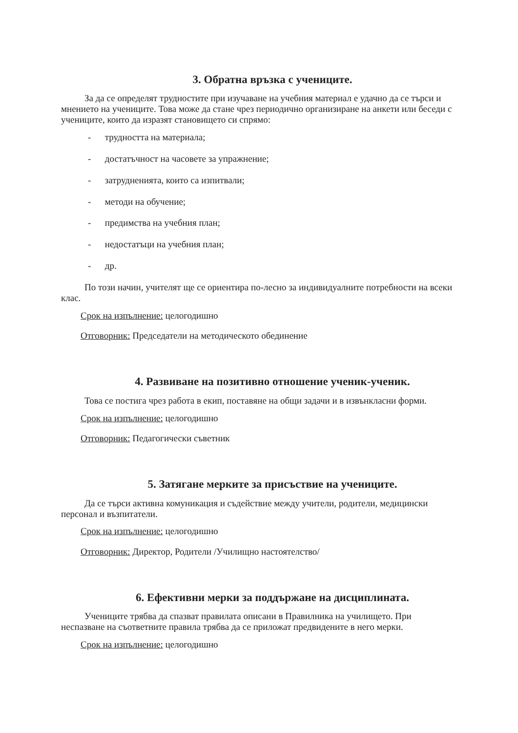3. Обратна връзка с учениците.
За да се определят трудностите при изучаване на учебния материал е удачно да се търси и мнението на учениците. Това може да стане чрез периодично организиране на анкети или беседи с учениците, които да изразят становището си спрямо:
- трудността на материала;
- достатъчност на часовете за упражнение;
- затрудненията, които са изпитвали;
- методи на обучение;
- предимства на учебния план;
- недостатъци на учебния план;
- др.
По този начин, учителят ще се ориентира по-лесно за индивидуалните потребности на всеки клас.
Срок на изпълнение: целогодишно
Отговорник: Председатели на методическото обединение
4. Развиване на позитивно отношение ученик-ученик.
Това се постига чрез работа в екип, поставяне на общи задачи и в извънкласни форми.
Срок на изпълнение: целогодишно
Отговорник: Педагогически съветник
5. Затягане мерките за присъствие на учениците.
Да се търси активна комуникация и съдействие между учители, родители, медицински персонал и възпитатели.
Срок на изпълнение: целогодишно
Отговорник: Директор, Родители /Училищно настоятелство/
6. Ефективни мерки за поддържане на дисциплината.
Учениците трябва да спазват правилата описани в Правилника на училището. При неспазване на съответните правила трябва да се приложат предвидените в него мерки.
Срок на изпълнение: целогодишно